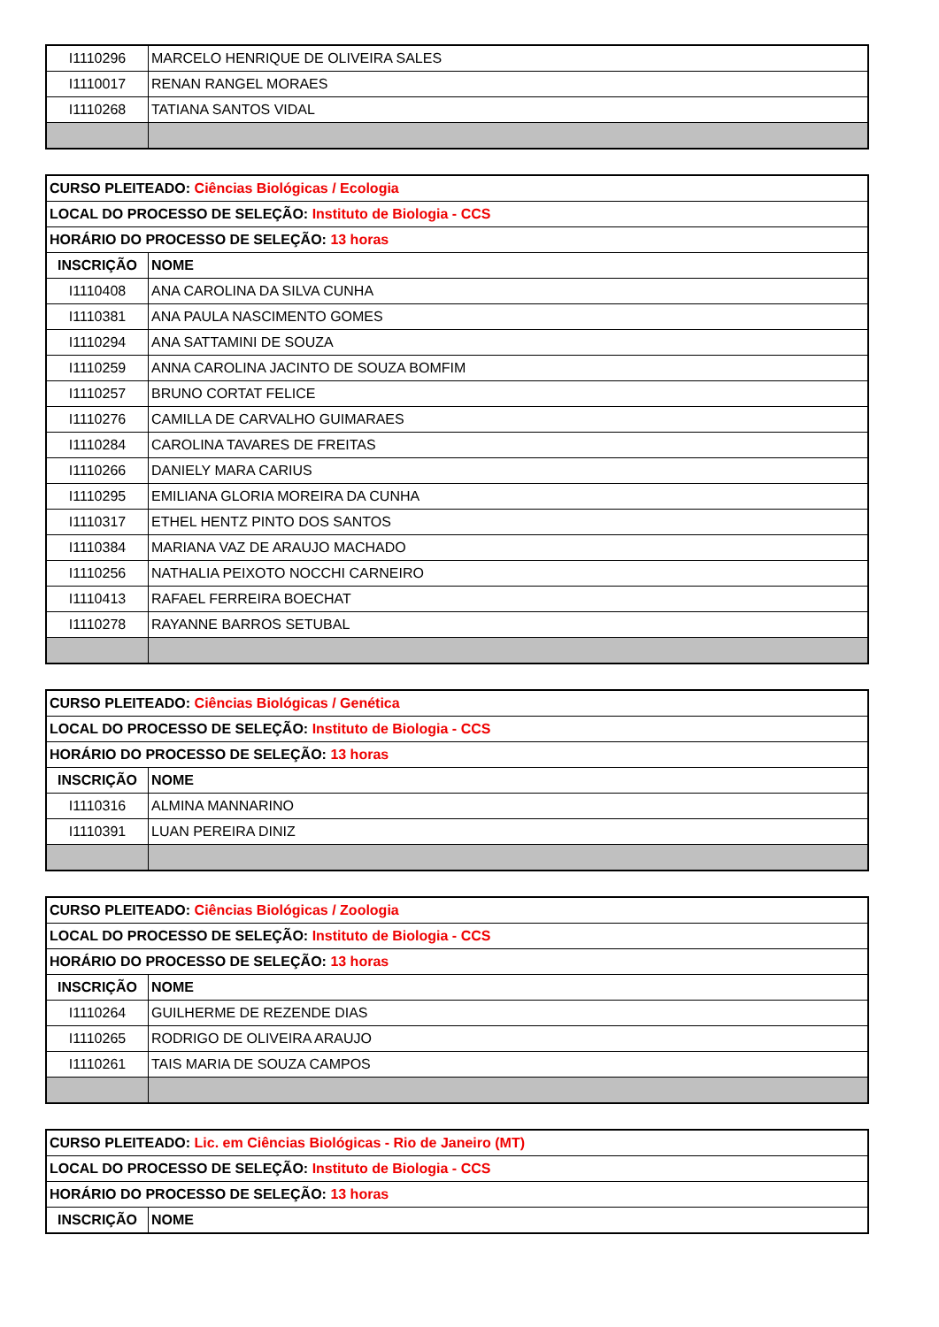| I1110296 | MARCELO HENRIQUE DE OLIVEIRA SALES |
| I1110017 | RENAN RANGEL MORAES |
| I1110268 | TATIANA SANTOS VIDAL |
| CURSO PLEITEADO: Ciências Biológicas / Ecologia | |
| LOCAL DO PROCESSO DE SELEÇÃO: Instituto de Biologia - CCS | |
| HORÁRIO DO PROCESSO DE SELEÇÃO: 13 horas | |
| INSCRIÇÃO | NOME |
| I1110408 | ANA CAROLINA DA SILVA CUNHA |
| I1110381 | ANA PAULA NASCIMENTO GOMES |
| I1110294 | ANA SATTAMINI DE SOUZA |
| I1110259 | ANNA CAROLINA JACINTO DE SOUZA BOMFIM |
| I1110257 | BRUNO CORTAT FELICE |
| I1110276 | CAMILLA DE CARVALHO GUIMARAES |
| I1110284 | CAROLINA TAVARES DE FREITAS |
| I1110266 | DANIELY MARA CARIUS |
| I1110295 | EMILIANA GLORIA MOREIRA DA CUNHA |
| I1110317 | ETHEL HENTZ PINTO DOS SANTOS |
| I1110384 | MARIANA VAZ DE ARAUJO MACHADO |
| I1110256 | NATHALIA PEIXOTO NOCCHI CARNEIRO |
| I1110413 | RAFAEL FERREIRA BOECHAT |
| I1110278 | RAYANNE BARROS SETUBAL |
| CURSO PLEITEADO: Ciências Biológicas / Genética | |
| LOCAL DO PROCESSO DE SELEÇÃO: Instituto de Biologia - CCS | |
| HORÁRIO DO PROCESSO DE SELEÇÃO: 13 horas | |
| INSCRIÇÃO | NOME |
| I1110316 | ALMINA MANNARINO |
| I1110391 | LUAN PEREIRA DINIZ |
| CURSO PLEITEADO: Ciências Biológicas / Zoologia | |
| LOCAL DO PROCESSO DE SELEÇÃO: Instituto de Biologia - CCS | |
| HORÁRIO DO PROCESSO DE SELEÇÃO: 13 horas | |
| INSCRIÇÃO | NOME |
| I1110264 | GUILHERME DE REZENDE DIAS |
| I1110265 | RODRIGO DE OLIVEIRA ARAUJO |
| I1110261 | TAIS MARIA DE SOUZA CAMPOS |
| CURSO PLEITEADO: Lic. em Ciências Biológicas - Rio de Janeiro (MT) | |
| LOCAL DO PROCESSO DE SELEÇÃO: Instituto de Biologia - CCS | |
| HORÁRIO DO PROCESSO DE SELEÇÃO: 13 horas | |
| INSCRIÇÃO | NOME |